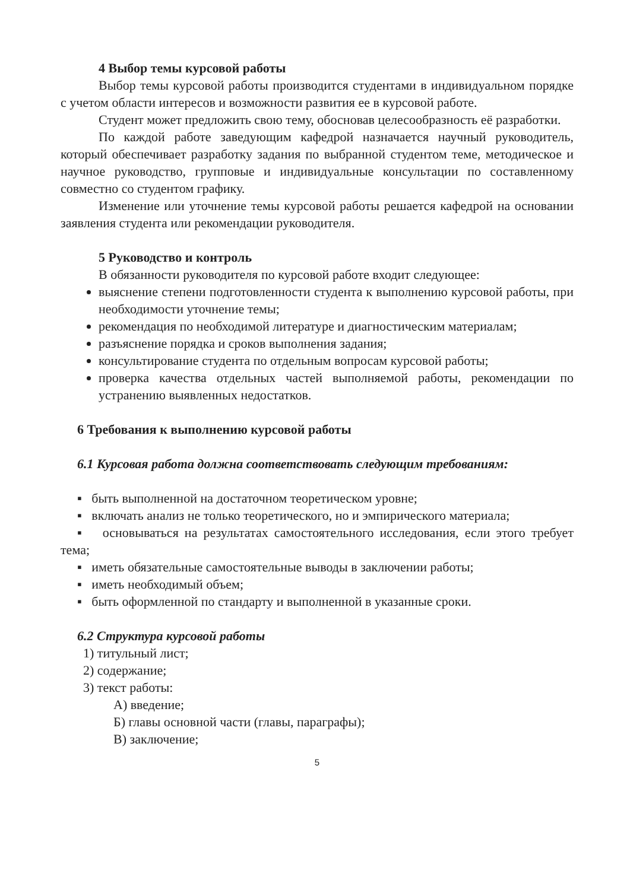4 Выбор темы курсовой работы
Выбор темы курсовой работы производится студентами в индивидуальном порядке с учетом области интересов и возможности развития ее в курсовой работе.
Студент может предложить свою тему, обосновав целесообразность её разработки.
По каждой работе заведующим кафедрой назначается научный руководитель, который обеспечивает разработку задания по выбранной студентом теме, методическое и научное руководство, групповые и индивидуальные консультации по составленному совместно со студентом графику.
Изменение или уточнение темы курсовой работы решается кафедрой на основании заявления студента или рекомендации руководителя.
5 Руководство и контроль
В обязанности руководителя по курсовой работе входит следующее:
выяснение степени подготовленности студента к выполнению курсовой работы, при необходимости уточнение темы;
рекомендация по необходимой литературе и диагностическим материалам;
разъяснение порядка и сроков выполнения задания;
консультирование студента по отдельным вопросам курсовой работы;
проверка качества отдельных частей выполняемой работы, рекомендации по устранению выявленных недостатков.
6 Требования к выполнению курсовой работы
6.1 Курсовая работа должна соответствовать следующим требованиям:
▪ быть выполненной на достаточном теоретическом уровне;
▪ включать анализ не только теоретического, но и эмпирического материала;
▪ основываться на результатах самостоятельного исследования, если этого требует тема;
▪ иметь обязательные самостоятельные выводы в заключении работы;
▪ иметь необходимый объем;
▪ быть оформленной по стандарту и выполненной в указанные сроки.
6.2 Структура курсовой работы
1) титульный лист;
2) содержание;
3) текст работы:
А) введение;
Б) главы основной части (главы, параграфы);
В) заключение;
5